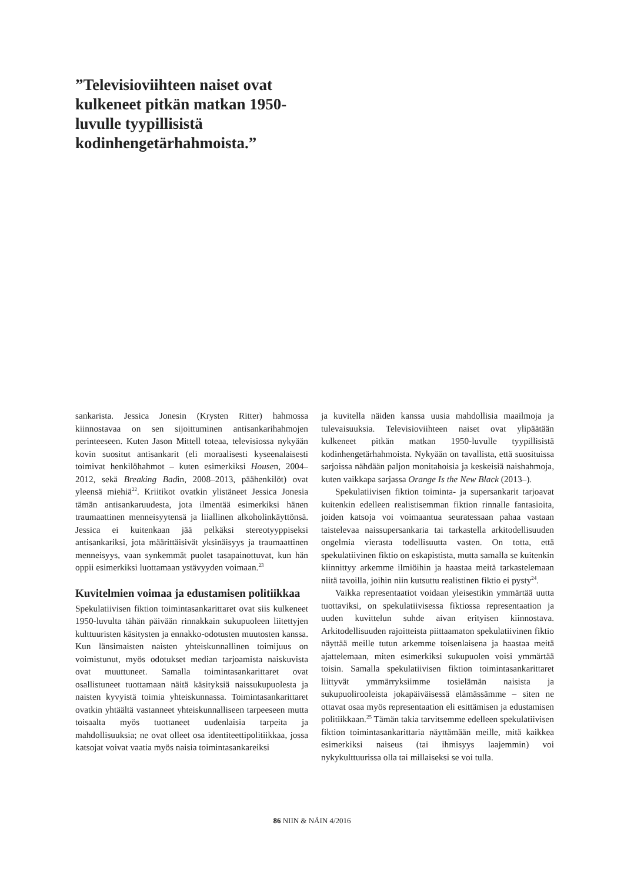”Televisioviihteen naiset ovat kulkeneet pitkän matkan 1950-luvulle tyypillisistä kodinhengetärhahmoista.”
sankarista. Jessica Jonesin (Krysten Ritter) hahmossa kiinnostavaa on sen sijoittuminen antisankarihahmojen perinteeseen. Kuten Jason Mittell toteaa, televisiossa nykyään kovin suositut antisankarit (eli moraalisesti kyseenalaisesti toimivat henkilöhahmot – kuten esimerkiksi Housen, 2004–2012, sekä Breaking Badin, 2008–2013, päähenkilöt) ovat yleensä miehiä<sup>22</sup>. Kriitikot ovatkin ylistäneet Jessica Jonesia tämän antisankaruudesta, jota ilmentää esimerkiksi hänen traumaattinen menneisyytensä ja liiallinen alkoholinkäyttönsä. Jessica ei kuitenkaan jää pelkäksi stereotyyppiseksi antisankariksi, jota määrittäisivät yksinäisyys ja traumaattinen menneisyys, vaan synkemmät puolet tasapainottuvat, kun hän oppii esimerkiksi luottamaan ystävyyden voimaan.<sup>23</sup>
Kuvitelmien voimaa ja edustamisen politiikkaa
Spekulatiivisen fiktion toimintasankarittaret ovat siis kulkeneet 1950-luvulta tähän päivään rinnakkain sukupuoleen liitettyjen kulttuuristen käsitysten ja ennakko-odotusten muutosten kanssa. Kun länsimaisten naisten yhteiskunnallinen toimijuus on voimistunut, myös odotukset median tarjoamista naiskuvista ovat muuttuneet. Samalla toimintasankarittaret ovat osallistuneet tuottamaan näitä käsityksiä naissukupuolesta ja naisten kyvyistä toimia yhteiskunnassa. Toimintasankarittaret ovatkin yhtäältä vastanneet yhteiskunnalliseen tarpeeseen mutta toisaalta myös tuottaneet uudenlaisia tarpeita ja mahdollisuuksia; ne ovat olleet osa identiteettipolitiikkaa, jossa katsojat voivat vaatia myös naisia toimintasankareiksi
ja kuvitella näiden kanssa uusia mahdollisia maailmoja ja tulevaisuuksia. Televisioviihteen naiset ovat ylipäätään kulkeneet pitkän matkan 1950-luvulle tyypillisistä kodinhengetärhahmoista. Nykyään on tavallista, että suosituissa sarjoissa nähdään paljon monitahoisia ja keskeisiä naishahmoja, kuten vaikkapa sarjassa Orange Is the New Black (2013–).
Spekulatiivisen fiktion toiminta- ja supersankarit tarjoavat kuitenkin edelleen realistisemman fiktion rinnalle fantasioita, joiden katsoja voi voimaantua seuratessaan pahaa vastaan taistelevaa naissupersankaria tai tarkastella arkitodellisuuden ongelmia vierasta todellisuutta vasten. On totta, että spekulatiivinen fiktio on eskapistista, mutta samalla se kuitenkin kiinnittyy arkemme ilmiöihin ja haastaa meitä tarkastelemaan niitä tavoilla, joihin niin kutsuttu realistinen fiktio ei pysty<sup>24</sup>.
Vaikka representaatiot voidaan yleisestikin ymmärtää uutta tuottaviksi, on spekulatiivisessa fiktiossa representaation ja uuden kuvittelun suhde aivan erityisen kiinnostava. Arkitodellisuuden rajoitteista piittaamaton spekulatiivinen fiktio näyttää meille tutun arkemme toisenlaisena ja haastaa meitä ajattelemaan, miten esimerkiksi sukupuolen voisi ymmärtää toisin. Samalla spekulatiivisen fiktion toimintasankarittaret liittyvät ymmärryksiimme tosielämän naisista ja sukupuolirooleista jokapäiväisessä elämässämme – siten ne ottavat osaa myös representaation eli esittämisen ja edustamisen politiikkaan.<sup>25</sup> Tämän takia tarvitsemme edelleen spekulatiivisen fiktion toimintasankarittaria näyttämään meille, mitä kaikkea esimerkiksi naiseus (tai ihmisyys laajemmin) voi nykykulttuurissa olla tai millaiseksi se voi tulla.
86 NIIN & NÄIN 4/2016